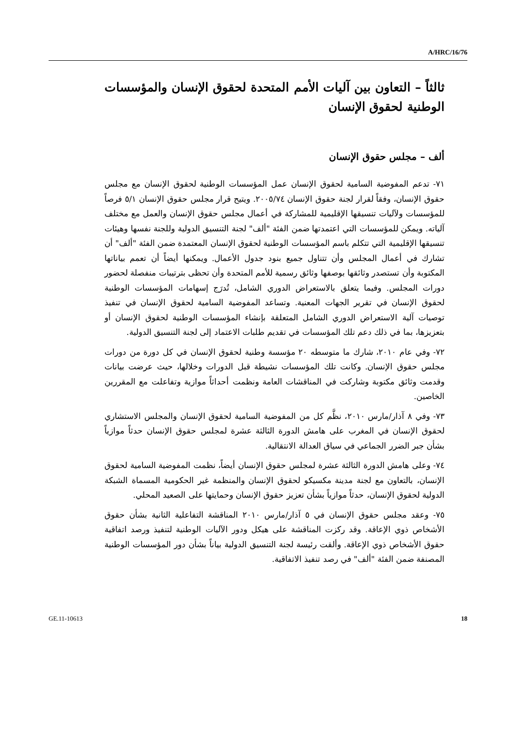A/HRC/16/76
ثالثاً – التعاون بين آليات الأمم المتحدة لحقوق الإنسان والمؤسسات الوطنية لحقوق الإنسان
ألف – مجلس حقوق الإنسان
٧١- تدعم المفوضية السامية لحقوق الإنسان عمل المؤسسات الوطنية لحقوق الإنسان مع مجلس حقوق الإنسان، وفقاً لقرار لجنة حقوق الإنسان ٢٠٠٥/٧٤. ويتيح قرار مجلس حقوق الإنسان ٥/١ فرصاً للمؤسسات ولآليات تنسيقها الإقليمية للمشاركة في أعمال مجلس حقوق الإنسان والعمل مع مختلف آلياته. ويمكن للمؤسسات التي اعتمدتها ضمن الفئة "ألف" لجنة التنسيق الدولية وللجنة نفسها وهيئات تنسيقها الإقليمية التي تتكلم باسم المؤسسات الوطنية لحقوق الإنسان المعتمدة ضمن الفئة "ألف" أن تشارك في أعمال المجلس وأن تتناول جميع بنود جدول الأعمال. ويمكنها أيضاً أن تعمم بياناتها المكتوبة وأن تستصدر وثائقها بوصفها وثائق رسمية للأمم المتحدة وأن تحظى بترتيبات منفصلة لحضور دورات المجلس. وفيما يتعلق بالاستعراض الدوري الشامل، تُدرَج إسهامات المؤسسات الوطنية لحقوق الإنسان في تقرير الجهات المعنية. وتساعد المفوضية السامية لحقوق الإنسان في تنفيذ توصيات آلية الاستعراض الدوري الشامل المتعلقة بإنشاء المؤسسات الوطنية لحقوق الإنسان أو بتعزيزها، بما في ذلك دعم تلك المؤسسات في تقديم طلبات الاعتماد إلى لجنة التنسيق الدولية.
٧٢- وفي عام ٢٠١٠، شارك ما متوسطه ٢٠ مؤسسة وطنية لحقوق الإنسان في كل دورة من دورات مجلس حقوق الإنسان. وكانت تلك المؤسسات نشيطة قبل الدورات وخلالها، حيث عرضت بيانات وقدمت وثائق مكتوبة وشاركت في المناقشات العامة ونظمت أحداثاً موازية وتفاعلت مع المقررين الخاصين.
٧٣- وفي ٨ آذار/مارس ٢٠١٠، نظَّم كل من المفوضية السامية لحقوق الإنسان والمجلس الاستشاري لحقوق الإنسان في المغرب على هامش الدورة الثالثة عشرة لمجلس حقوق الإنسان حدثاً موازياً بشأن جبر الضرر الجماعي في سياق العدالة الانتقالية.
٧٤- وعلى هامش الدورة الثالثة عشرة لمجلس حقوق الإنسان أيضاً، نظمت المفوضية السامية لحقوق الإنسان، بالتعاون مع لجنة مدينة مكسيكو لحقوق الإنسان والمنظمة غير الحكومية المسماة الشبكة الدولية لحقوق الإنسان، حدثاً موازياً بشأن تعزيز حقوق الإنسان وحمايتها على الصعيد المحلي.
٧٥- وعقد مجلس حقوق الإنسان في ٥ آذار/مارس ٢٠١٠ المناقشة التفاعلية الثانية بشأن حقوق الأشخاص ذوي الإعاقة. وقد ركزت المناقشة على هيكل ودور الآليات الوطنية لتنفيذ ورصد اتفاقية حقوق الأشخاص ذوي الإعاقة. وألقت رئيسة لجنة التنسيق الدولية بياناً بشأن دور المؤسسات الوطنية المصنفة ضمن الفئة "ألف" في رصد تنفيذ الاتفاقية.
GE.11-10613 18